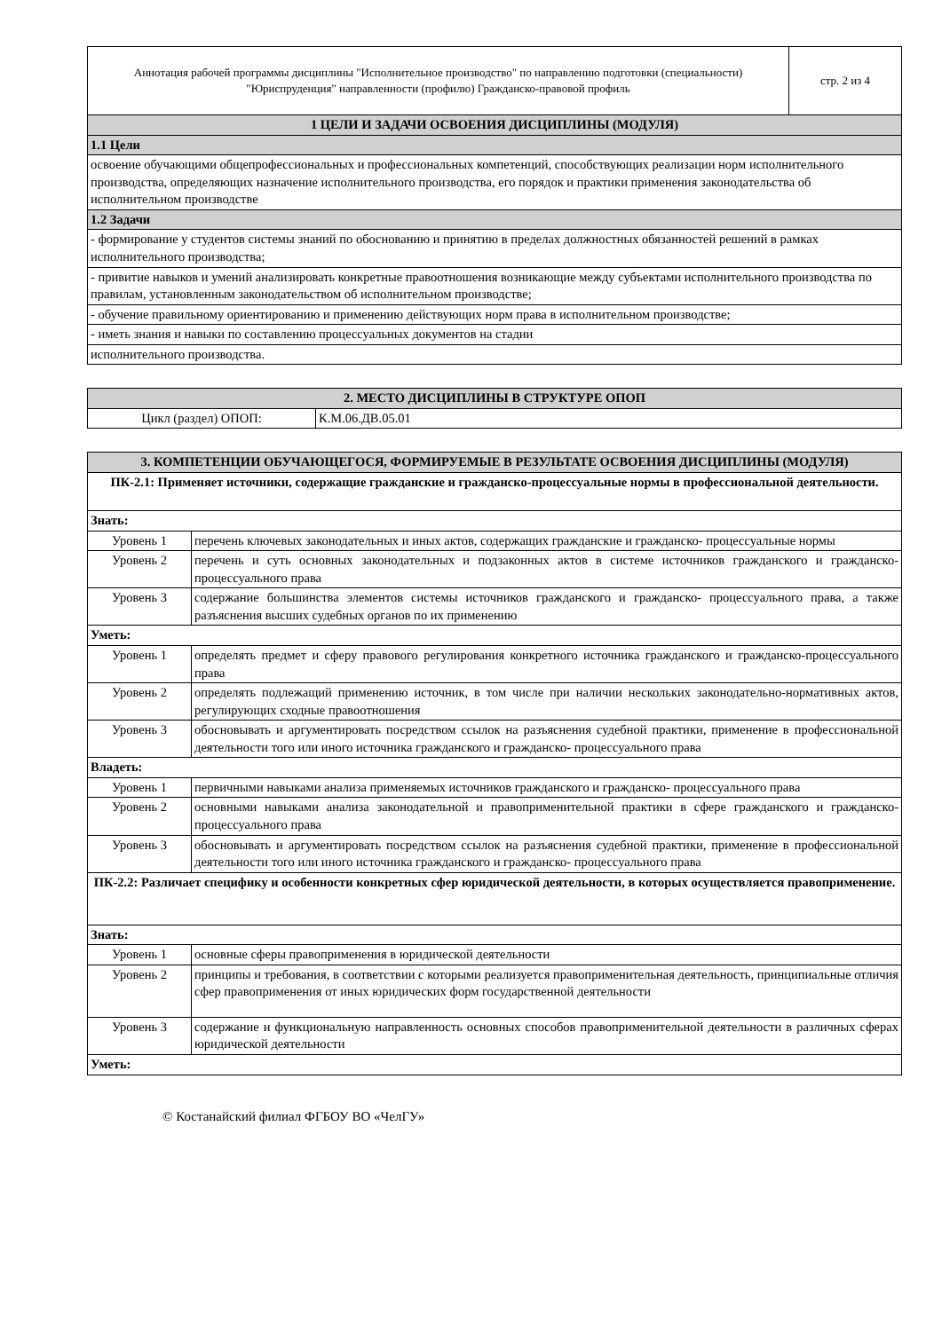| Аннотация рабочей программы дисциплины "Исполнительное производство" по направлению подготовки (специальности) "Юриспруденция" направленности (профилю) Гражданско-правовой профиль | стр. 2 из 4 |
| 1 ЦЕЛИ И ЗАДАЧИ ОСВОЕНИЯ ДИСЦИПЛИНЫ (МОДУЛЯ) | |
| 1.1 Цели | |
| освоение обучающими общепрофессиональных и профессиональных компетенций, способствующих реализации норм исполнительного производства, определяющих назначение исполнительного производства, его порядок и практики применения законодательства об исполнительном производстве | |
| 1.2 Задачи | |
| - формирование у студентов системы знаний по обоснованию и принятию в пределах должностных обязанностей решений в рамках исполнительного производства; | |
| - привитие навыков и умений анализировать конкретные правоотношения возникающие между субъектами исполнительного производства по правилам, установленным законодательством об исполнительном производстве; | |
| - обучение правильному ориентированию и применению действующих норм права в исполнительном производстве; | |
| - иметь знания и навыки по составлению процессуальных документов на стадии | |
| исполнительного производства. | |
| 2. МЕСТО ДИСЦИПЛИНЫ В СТРУКТУРЕ ОПОП | |
| Цикл (раздел) ОПОП: | К.М.06.ДВ.05.01 |
| 3. КОМПЕТЕНЦИИ ОБУЧАЮЩЕГОСЯ, ФОРМИРУЕМЫЕ В РЕЗУЛЬТАТЕ ОСВОЕНИЯ ДИСЦИПЛИНЫ (МОДУЛЯ) | |
| ПК-2.1: Применяет источники, содержащие гражданские и гражданско-процессуальные нормы в профессиональной деятельности. | |
| Знать: | |
| Уровень 1 | перечень ключевых законодательных и иных актов, содержащих гражданские и гражданско- процессуальные нормы |
| Уровень 2 | перечень и суть основных законодательных и подзаконных актов в системе источников гражданского и гражданско-процессуального права |
| Уровень 3 | содержание большинства элементов системы источников гражданского и гражданско- процессуального права, а также разъяснения высших судебных органов по их применению |
| Уметь: | |
| Уровень 1 | определять предмет и сферу правового регулирования конкретного источника гражданского и гражданско-процессуального права |
| Уровень 2 | определять подлежащий применению источник, в том числе при наличии нескольких законодательно-нормативных актов, регулирующих сходные правоотношения |
| Уровень 3 | обосновывать и аргументировать посредством ссылок на разъяснения судебной практики, применение в профессиональной деятельности того или иного источника гражданского и гражданско- процессуального права |
| Владеть: | |
| Уровень 1 | первичными навыками анализа применяемых источников гражданского и гражданско- процессуального права |
| Уровень 2 | основными навыками анализа законодательной и правоприменительной практики в сфере гражданского и гражданско-процессуального права |
| Уровень 3 | обосновывать и аргументировать посредством ссылок на разъяснения судебной практики, применение в профессиональной деятельности того или иного источника гражданского и гражданско- процессуального права |
| ПК-2.2: Различает специфику и особенности конкретных сфер юридической деятельности, в которых осуществляется правоприменение. | |
| Знать: | |
| Уровень 1 | основные сферы правоприменения в юридической деятельности |
| Уровень 2 | принципы и требования, в соответствии с которыми реализуется правоприменительная деятельность, принципиальные отличия сфер правоприменения от иных юридических форм государственной деятельности |
| Уровень 3 | содержание и функциональную направленность основных способов правоприменительной деятельности в различных сферах юридической деятельности |
| Уметь: | |
© Костанайский филиал ФГБОУ ВО «ЧелГУ»